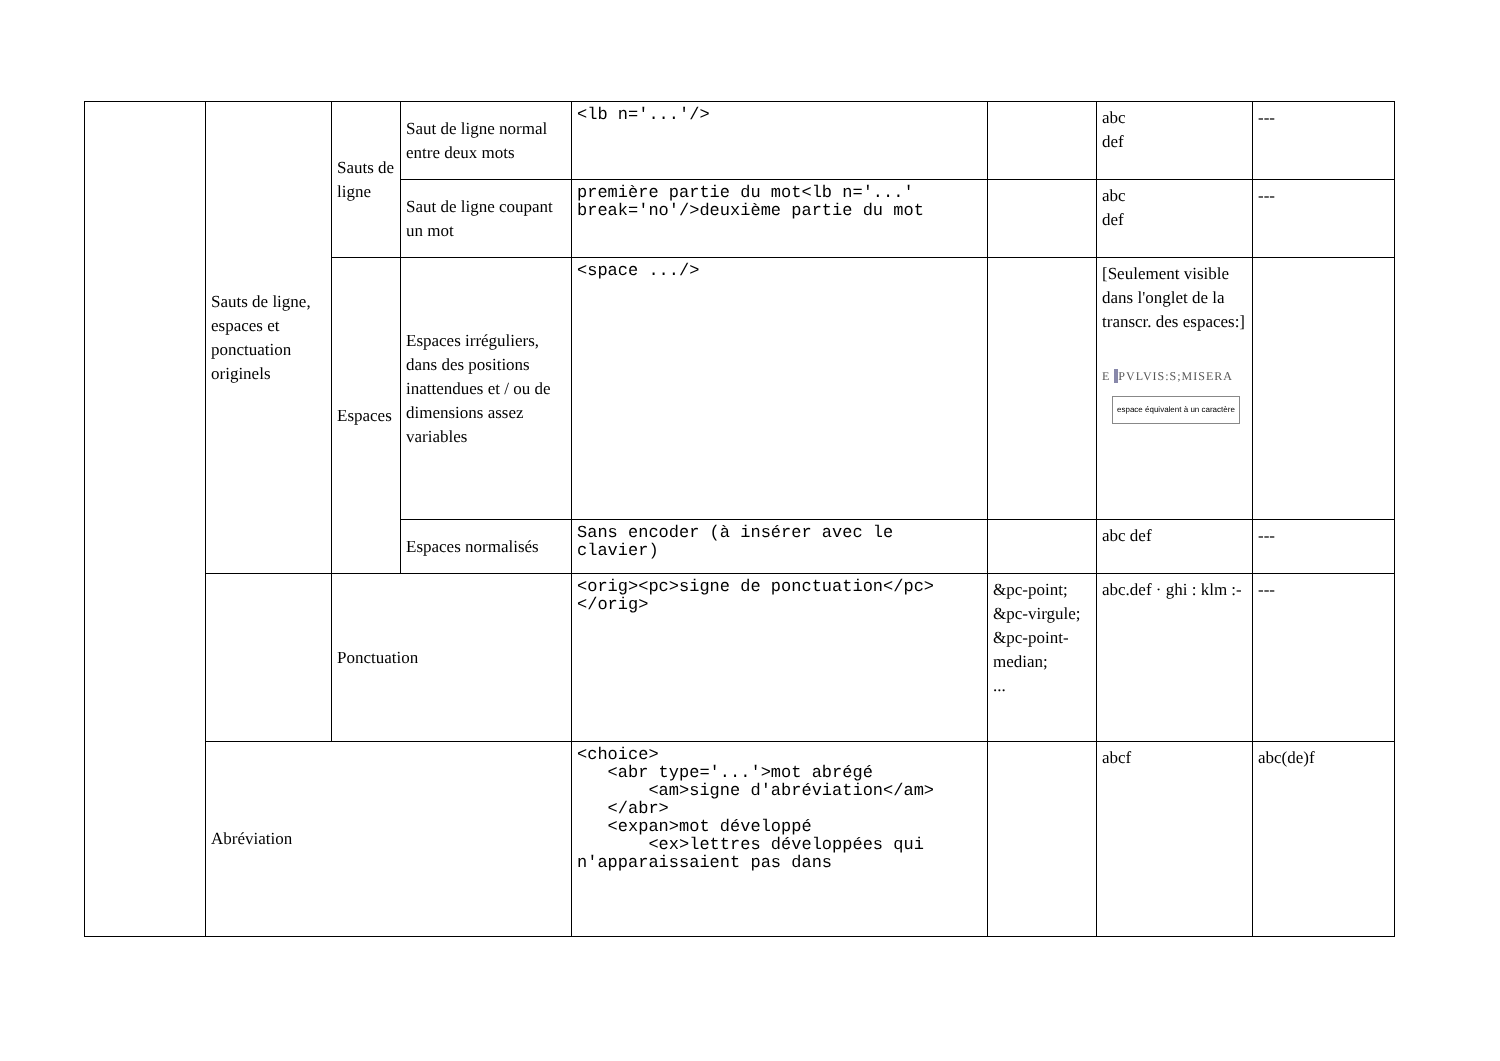| | Sauts de ligne, espaces et ponctuation originels | Sauts de ligne | Saut de ligne normal entre deux mots | <lb n='...'/> | | abc def | --- |
| | | | Saut de ligne coupant un mot | première partie du mot<lb n='...' break='no'/>deuxième partie du mot | | abc def | --- |
| | | Espaces | Espaces irréguliers, dans des positions inattendues et / ou de dimensions assez variables | <space .../> | | [Seulement visible dans l'onglet de la transcr. des espaces:] E PVLVIS:S;MISERA espace équivalent à un caractère | |
| | | | Espaces normalisés | Sans encoder (à insérer avec le clavier) | | abc def | --- |
| | | Ponctuation | | <orig><pc>signe de ponctuation</pc></orig> | &pc-point; &pc-virgule; &pc-point-median; ... | abc.def · ghi : klm :- | --- |
| | Abréviation | | | <choice> <abr type='...'>mot abrégé <am>signe d'abréviation</am> </abr> <expan>mot développé <ex>lettres développées qui n'apparaissaient pas dans | | abcf | abc(de)f |